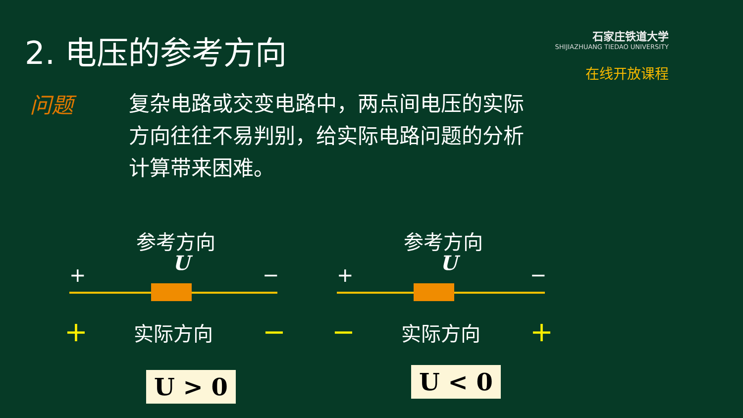2. 电压的参考方向
石家庄铁道大学
SHIJIAZHUANG TIEDAO UNIVERSITY
在线开放课程
问题
复杂电路或交变电路中，两点间电压的实际方向往往不易判别，给实际电路问题的分析计算带来困难。
参考方向
U
+ −
+ 实际方向 −
U > 0
参考方向
U
+ −
− 实际方向 +
U < 0